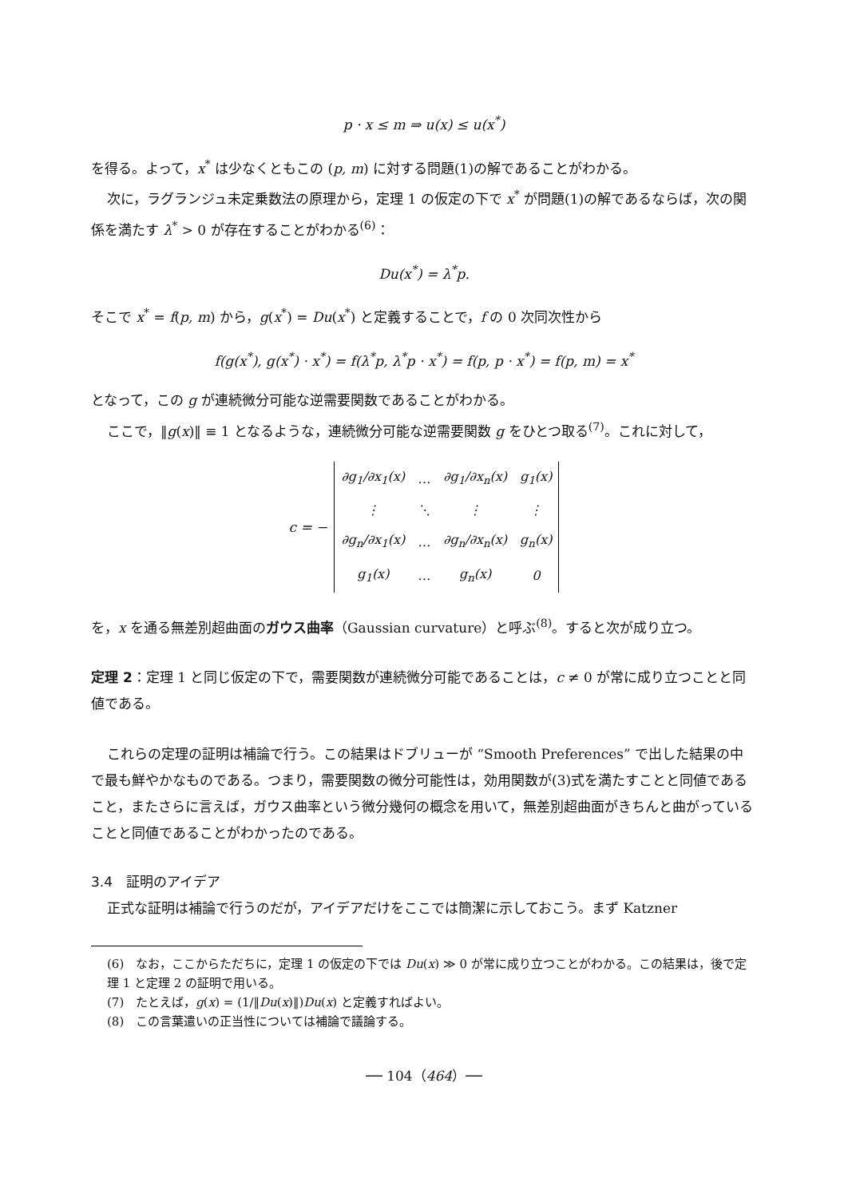p · x ≤ m ⇒ u(x) ≤ u(x<sup>*</sup>)
を得る。よって，x<sup>*</sup> は少なくともこの (p, m) に対する問題(1)の解であることがわかる。
次に，ラグランジュ未定乗数法の原理から，定理 1 の仮定の下で x<sup>*</sup> が問題(1)の解であるならば，次の関係を満たす λ<sup>*</sup> > 0 が存在することがわかる<sup>(6)</sup>：
Du(x<sup>*</sup>) = λ<sup>*</sup>p.
そこで x<sup>*</sup> = f(p, m) から，g(x<sup>*</sup>) = Du(x<sup>*</sup>) と定義することで，f の 0 次同次性から
f(g(x<sup>*</sup>), g(x<sup>*</sup>) · x<sup>*</sup>) = f(λ<sup>*</sup>p, λ<sup>*</sup>p · x<sup>*</sup>) = f(p, p · x<sup>*</sup>) = f(p, m) = x<sup>*</sup>
となって，この g が連続微分可能な逆需要関数であることがわかる。
ここで，‖g(x)‖ ≡ 1 となるような，連続微分可能な逆需要関数 g をひとつ取る<sup>(7)</sup>。これに対して，
c = −
| ∂g<sub>1</sub>/∂x<sub>1</sub>(x) | … | ∂g<sub>1</sub>/∂x<sub>n</sub>(x) | g<sub>1</sub>(x) |
| ⋮ | ⋱ | ⋮ | ⋮ |
| ∂g<sub>n</sub>/∂x<sub>1</sub>(x) | … | ∂g<sub>n</sub>/∂x<sub>n</sub>(x) | g<sub>n</sub>(x) |
| g<sub>1</sub>(x) | … | g<sub>n</sub>(x) | 0 |
を，x を通る無差別超曲面のガウス曲率（Gaussian curvature）と呼ぶ<sup>(8)</sup>。すると次が成り立つ。
定理 2：定理 1 と同じ仮定の下で，需要関数が連続微分可能であることは，c ≠ 0 が常に成り立つことと同値である。
これらの定理の証明は補論で行う。この結果はドブリューが “Smooth Preferences” で出した結果の中で最も鮮やかなものである。つまり，需要関数の微分可能性は，効用関数が(3)式を満たすことと同値であること，またさらに言えば，ガウス曲率という微分幾何の概念を用いて，無差別超曲面がきちんと曲がっていることと同値であることがわかったのである。
3.4　証明のアイデア
正式な証明は補論で行うのだが，アイデアだけをここでは簡潔に示しておこう。まず Katzner
(6)　なお，ここからただちに，定理 1 の仮定の下では Du(x) ≫ 0 が常に成り立つことがわかる。この結果は，後で定理 1 と定理 2 の証明で用いる。
(7)　たとえば，g(x) = (1/‖Du(x)‖)Du(x) と定義すればよい。
(8)　この言葉遣いの正当性については補論で議論する。
── 104（464）──